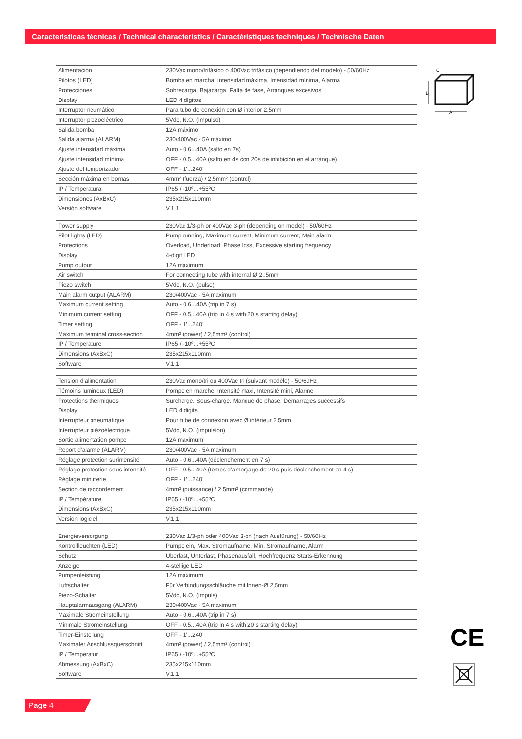Características técnicas / Technical characteristics / Caractéristiques techniques / Technische Daten
| Alimentación | 230Vac mono/trifásico o 400Vac trifásico (dependiendo del modelo) - 50/60Hz |
| Pilotos (LED) | Bomba en marcha, Intensidad máxima, Intensidad mínima, Alarma |
| Protecciones | Sobrecarga, Bajacarga, Falta de fase, Arranques excesivos |
| Display | LED 4 dígitos |
| Interruptor neumático | Para tubo de conexión con Ø interior 2,5mm |
| Interruptor piezoeléctrico | 5Vdc, N.O. (impulso) |
| Salida bomba | 12A máximo |
| Salida alarma (ALARM) | 230/400Vac - 5A máximo |
| Ajuste intensidad máxima | Auto - 0.6...40A (salto en 7s) |
| Ajuste intensidad mínima | OFF - 0.5...40A (salto en 4s con 20s de inhibición en el arranque) |
| Ajuste del temporizador | OFF - 1’...240’ |
| Sección máxima en bornas | 4mm² (fuerza) / 2,5mm² (control) |
| IP / Temperatura | IP65 / -10º...+55ºC |
| Dimensiones (AxBxC) | 235x215x110mm |
| Versión software | V.1.1 |
| Power supply | 230Vac 1/3-ph or 400Vac 3-ph (depending on model) - 50/60Hz |
| Pilot lights (LED) | Pump running, Maximum current, Minimum current, Main alarm |
| Protections | Overload, Underload, Phase loss, Excessive starting frequency |
| Display | 4-digit LED |
| Pump output | 12A maximum |
| Air switch | For connecting tube with internal Ø 2,.5mm |
| Piezo switch | 5Vdc, N.O. (pulse) |
| Main alarm output (ALARM) | 230/400Vac - 5A maximum |
| Maximum current setting | Auto - 0.6...40A (trip in 7 s) |
| Minimum current setting | OFF - 0.5...40A (trip in 4 s with 20 s starting delay) |
| Timer setting | OFF - 1’...240’ |
| Maximum terminal cross-section | 4mm² (power) / 2,5mm² (control) |
| IP / Temperature | IP65 / -10º...+55ºC |
| Dimensions (AxBxC) | 235x215x110mm |
| Software | V.1.1 |
| Tension d’alimentation | 230Vac mono/tri ou 400Vac tri (suivant modèle) - 50/60Hz |
| Témoins lumineux (LED) | Pompe en marche, Intensité maxi, Intensité mini, Alarme |
| Protections thermiques | Surcharge, Sous-charge, Manque de phase, Démarrages successifs |
| Display | LED 4 digits |
| Interrupteur pneumatique | Pour tube de connexion avec Ø intérieur 2,5mm |
| Interrupteur piézoélectrique | 5Vdc, N.O. (impulsion) |
| Sortie alimentation pompe | 12A maximum |
| Report d’alarme (ALARM) | 230/400Vac - 5A maximum |
| Réglage protection surintensité | Auto - 0.6...40A (déclenchement en 7 s) |
| Réglage protection sous-intensité | OFF - 0.5...40A (temps d’amorçage de 20 s puis déclenchement en 4 s) |
| Réglage minuterie | OFF - 1’...240’ |
| Section de raccordement | 4mm² (puissance) / 2,5mm² (commande) |
| IP / Température | IP65 / -10º...+55ºC |
| Dimensions (AxBxC) | 235x215x110mm |
| Version logiciel | V.1.1 |
| Energieversorgung | 230Vac 1/3-ph oder 400Vac 3-ph (nach Ausfürung) - 50/60Hz |
| Kontrollleuchten (LED) | Pumpe ein, Max. Stromaufname, Min. Stromaufname, Alarm |
| Schutz | Überlast, Unterlast, Phasenausfall, Hochfrequenz Starts-Erkennung |
| Anzeige | 4-stellige LED |
| Pumpenleistung | 12A maximum |
| Luftschalter | Für Verbindungsschläuche mit Innen-Ø 2,5mm |
| Piezo-Schalter | 5Vdc, N.O. (impuls) |
| Hauptalarmausgang (ALARM) | 230/400Vac - 5A maximum |
| Maximale Stromeinstellung | Auto - 0.6...40A (trip in 7 s) |
| Minimale Stromeinstellung | OFF - 0.5...40A (trip in 4 s with 20 s starting delay) |
| Timer-Einstellung | OFF - 1’...240’ |
| Maximaler Anschlussquerschnitt | 4mm² (power) / 2,5mm² (control) |
| IP / Temperatur | IP65 / -10º...+55ºC |
| Abmessung (AxBxC) | 235x215x110mm |
| Software | V.1.1 |
A
B
C
CE
Page 4